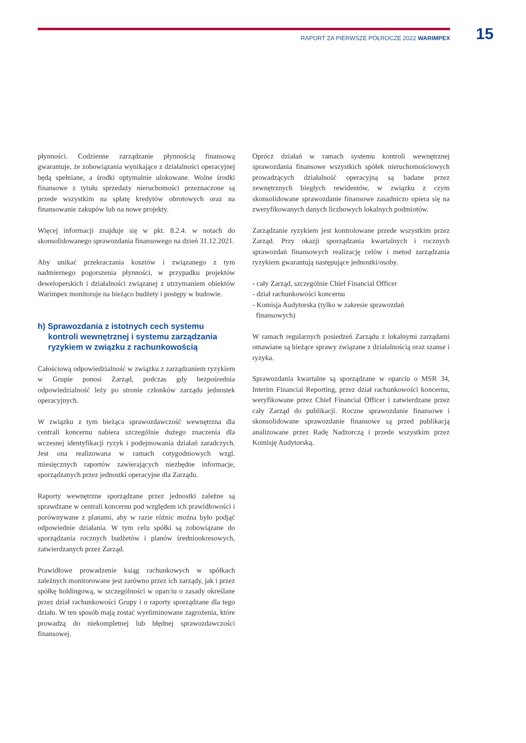RAPORT ZA PIERWSZE PÓŁROCZE 2022 WARIMPEX 15
płynności. Codzienne zarządzanie płynnością finansową gwarantuje, że zobowiązania wynikające z działalności operacyjnej będą spełniane, a środki optymalnie ulokowane. Wolne środki finansowe z tytułu sprzedaży nieruchomości przeznaczone są przede wszystkim na spłatę kredytów obrotowych oraz na finansowanie zakupów lub na nowe projekty.
Więcej informacji znajduje się w pkt. 8.2.4. w notach do skonsolidowanego sprawozdania finansowego na dzień 31.12.2021.
Aby unikać przekraczania kosztów i związanego z tym nadmiernego pogorszenia płynności, w przypadku projektów deweloperskich i działalności związanej z utrzymaniem obiektów Warimpex monitoruje na bieżąco budżety i postępy w budowie.
h) Sprawozdania z istotnych cech systemu kontroli wewnętrznej i systemu zarządzania ryzykiem w związku z rachunkowością
Całościową odpowiedzialność w związku z zarządzaniem ryzykiem w Grupie ponosi Zarząd, podczas gdy bezpośrednia odpowiedzialność leży po stronie członków zarządu jednostek operacyjnych.
W związku z tym bieżąca sprawozdawczość wewnętrzna dla centrali koncernu nabiera szczególnie dużego znaczenia dla wczesnej identyfikacji ryzyk i podejmowania działań zaradczych. Jest ona realizowana w ramach cotygodniowych wzgl. miesięcznych raportów zawierających niezbędne informacje, sporządzanych przez jednostki operacyjne dla Zarządu.
Raporty wewnętrzne sporządzane przez jednostki zależne są sprawdzane w centrali koncernu pod względem ich prawidłowości i porównywane z planami, aby w razie różnic można było podjąć odpowiednie działania. W tym celu spółki są zobowiązane do sporządzania rocznych budżetów i planów średniookresowych, zatwierdzanych przez Zarząd.
Prawidłowe prowadzenie ksiąg rachunkowych w spółkach zależnych monitorowane jest zarówno przez ich zarządy, jak i przez spółkę holdingową, w szczególności w oparciu o zasady określane przez dział rachunkowości Grupy i o raporty sporządzane dla tego działu. W ten sposób mają zostać wyeliminowane zagrożenia, które prowadzą do niekompletnej lub błędnej sprawozdawczości finansowej.
Oprócz działań w ramach systemu kontroli wewnętrznej sprawozdania finansowe wszystkich spółek nieruchomościowych prowadzących działalność operacyjną są badane przez zewnętrznych biegłych rewidentów, w związku z czym skonsolidowane sprawozdanie finansowe zasadniczo opiera się na zweryfikowanych danych liczbowych lokalnych podmiotów.
Zarządzanie ryzykiem jest kontrolowane przede wszystkim przez Zarząd. Przy okazji sporządzania kwartalnych i rocznych sprawozdań finansowych realizację celów i metod zarządzania ryzykiem gwarantują następujące jednostki/osoby.
- cały Zarząd, szczególnie Chief Financial Officer
- dział rachunkowości koncernu
- Komisja Audytorska (tylko w zakresie sprawozdań
finansowych)
W ramach regularnych posiedzeń Zarządu z lokalnymi zarządami omawiane są bieżące sprawy związane z działalnością oraz szanse i ryzyka.
Sprawozdania kwartalne są sporządzane w oparciu o MSR 34, Interim Financial Reporting, przez dział rachunkowości koncernu, weryfikowane przez Chief Financial Officer i zatwierdzane przez cały Zarząd do publikacji. Roczne sprawozdanie finansowe i skonsolidowane sprawozdanie finansowe są przed publikacją analizowane przez Radę Nadzorczą i przede wszystkim przez Komisję Audytorską.